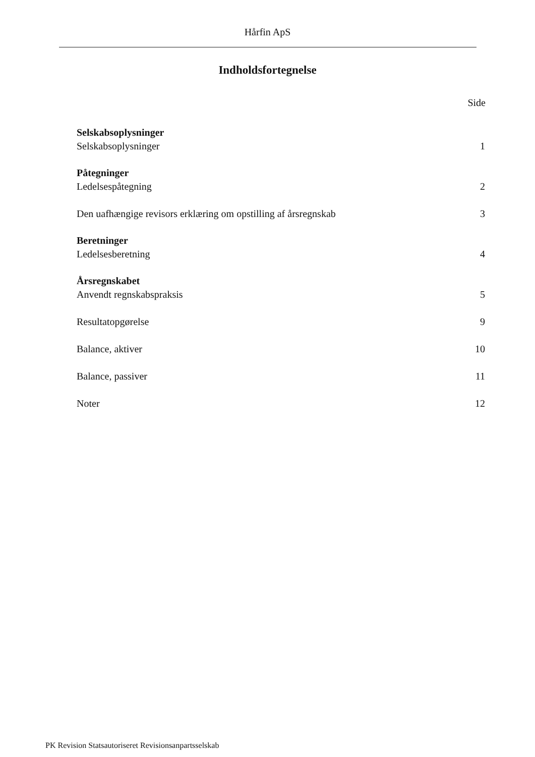Hårfin ApS
Indholdsfortegnelse
Side
Selskabsoplysninger
Selskabsoplysninger 1
Påtegninger
Ledelsespåtegning 2
Den uafhængige revisors erklæring om opstilling af årsregnskab 3
Beretninger
Ledelsesberetning 4
Årsregnskabet
Anvendt regnskabspraksis 5
Resultatopgørelse 9
Balance, aktiver 10
Balance, passiver 11
Noter 12
PK Revision Statsautoriseret Revisionsanpartsselskab